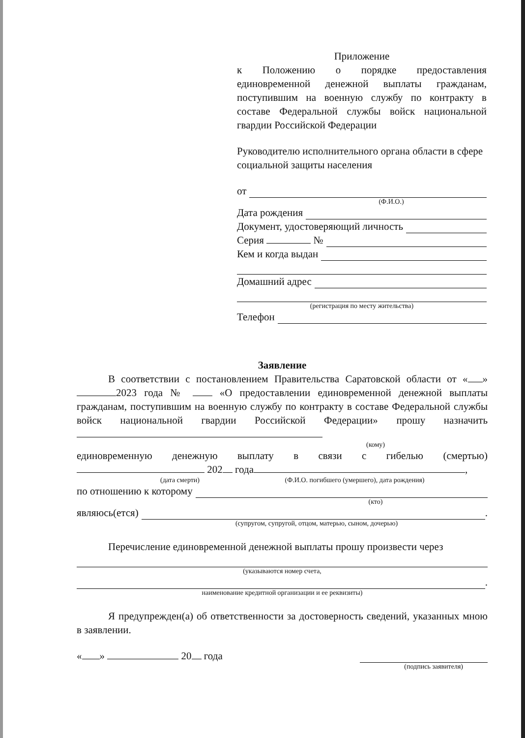Приложение
к Положению о порядке предоставления единовременной денежной выплаты гражданам, поступившим на военную службу по контракту в составе Федеральной службы войск национальной гвардии Российской Федерации
Руководителю исполнительного органа области в сфере социальной защиты населения
от
(Ф.И.О.)
Дата рождения
Документ, удостоверяющий личность
Серия №
Кем и когда выдан
Домашний адрес
(регистрация по месту жительства)
Телефон
Заявление
В соответствии с постановлением Правительства Саратовской области от « » 2023 года № «О предоставлении единовременной денежной выплаты гражданам, поступившим на военную службу по контракту в составе Федеральной службы войск национальной гвардии Российской Федерации» прошу назначить
(кому)
единовременную денежную выплату в связи с гибелью (смертью)
202 года ,
(дата смерти) (Ф.И.О. погибшего (умершего), дата рождения)
по отношению к которому
(кто)
являюсь(ется)
.
(супругом, супругой, отцом, матерью, сыном, дочерью)
Перечисление единовременной денежной выплаты прошу произвести через
(указываются номер счета,
.
наименование кредитной организации и ее реквизиты)
Я предупрежден(а) об ответственности за достоверность сведений, указанных мною в заявлении.
« » 20 года
(подпись заявителя)